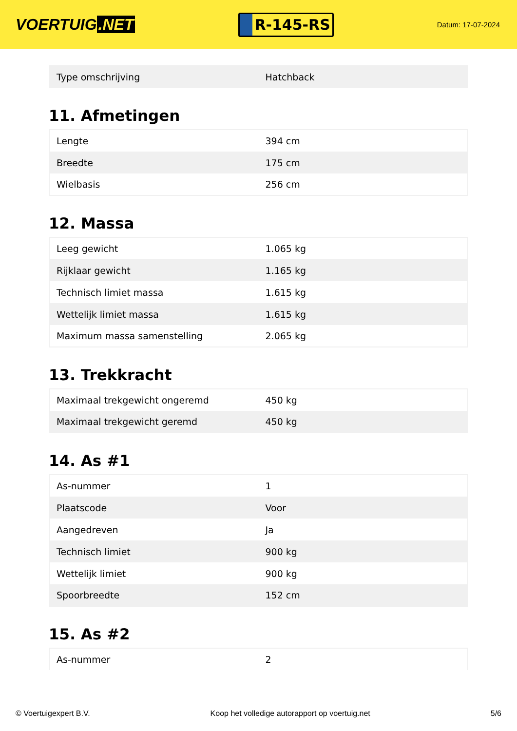VOERTUIG.NET
R-145-RS
Datum: 17-07-2024
| Type omschrijving | Hatchback |
11. Afmetingen
| Lengte | 394 cm |
| Breedte | 175 cm |
| Wielbasis | 256 cm |
12. Massa
| Leeg gewicht | 1.065 kg |
| Rijklaar gewicht | 1.165 kg |
| Technisch limiet massa | 1.615 kg |
| Wettelijk limiet massa | 1.615 kg |
| Maximum massa samenstelling | 2.065 kg |
13. Trekkracht
| Maximaal trekgewicht ongeremd | 450 kg |
| Maximaal trekgewicht geremd | 450 kg |
14. As #1
| As-nummer | 1 |
| Plaatscode | Voor |
| Aangedreven | Ja |
| Technisch limiet | 900 kg |
| Wettelijk limiet | 900 kg |
| Spoorbreedte | 152 cm |
15. As #2
| As-nummer | 2 |
© Voertuigexpert B.V. Koop het volledige autorapport op voertuig.net 5/6